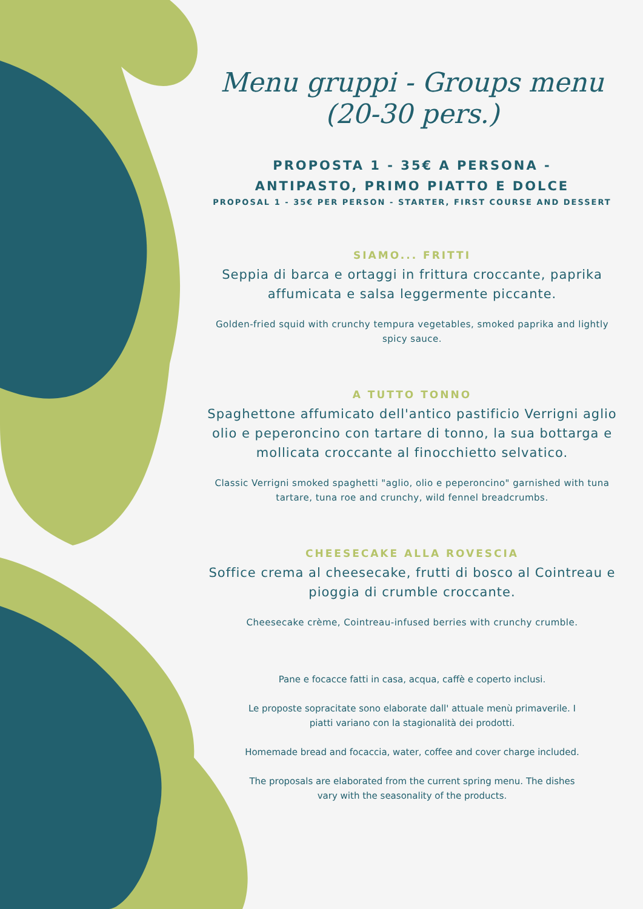Menu gruppi - Groups menu
(20-30 pers.)
PROPOSTA 1 - 35€ A PERSONA -
ANTIPASTO, PRIMO PIATTO E DOLCE
PROPOSAL 1 - 35€ PER PERSON - STARTER, FIRST COURSE AND DESSERT
SIAMO... FRITTI
Seppia di barca e ortaggi in frittura croccante, paprika affumicata e salsa leggermente piccante.
Golden-fried squid with crunchy tempura vegetables, smoked paprika and lightly spicy sauce.
A TUTTO TONNO
Spaghettone affumicato dell'antico pastificio Verrigni aglio olio e peperoncino con tartare di tonno, la sua bottarga e mollicata croccante al finocchietto selvatico.
Classic Verrigni smoked spaghetti "aglio, olio e peperoncino" garnished with tuna tartare, tuna roe and crunchy, wild fennel breadcrumbs.
CHEESECAKE ALLA ROVESCIA
Soffice crema al cheesecake, frutti di bosco al Cointreau e pioggia di crumble croccante.
Cheesecake crème, Cointreau-infused berries with crunchy crumble.
Pane e focacce fatti in casa, acqua, caffè e coperto inclusi.
Le proposte sopracitate sono elaborate dall' attuale menù primaverile. I piatti variano con la stagionalità dei prodotti.
Homemade bread and focaccia, water, coffee and cover charge included.
The proposals are elaborated from the current spring menu. The dishes vary with the seasonality of the products.